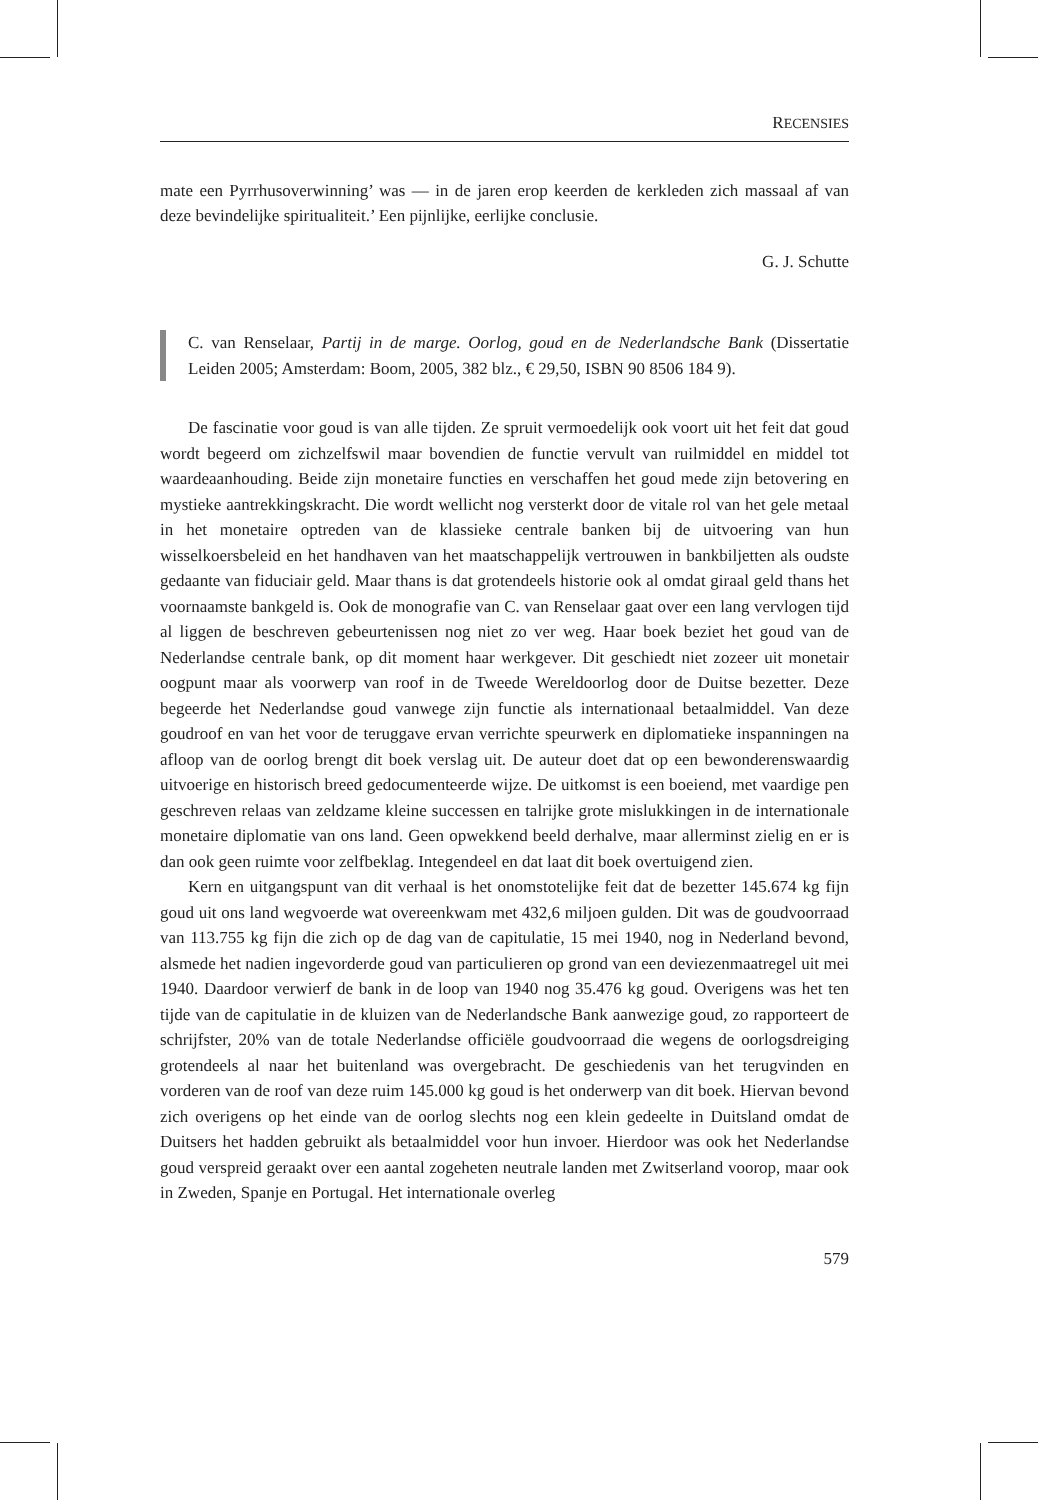RECENSIES
mate een Pyrrhusoverwinning’ was — in de jaren erop keerden de kerkleden zich massaal af van deze bevindelijke spiritualiteit.’ Een pijnlijke, eerlijke conclusie.
G. J. Schutte
C. van Renselaar, Partij in de marge. Oorlog, goud en de Nederlandsche Bank (Dissertatie Leiden 2005; Amsterdam: Boom, 2005, 382 blz., € 29,50, ISBN 90 8506 184 9).
De fascinatie voor goud is van alle tijden. Ze spruit vermoedelijk ook voort uit het feit dat goud wordt begeerd om zichzelfswil maar bovendien de functie vervult van ruilmiddel en middel tot waardeaanhouding. Beide zijn monetaire functies en verschaffen het goud mede zijn betovering en mystieke aantrekkingskracht. Die wordt wellicht nog versterkt door de vitale rol van het gele metaal in het monetaire optreden van de klassieke centrale banken bij de uitvoering van hun wisselkoersbeleid en het handhaven van het maatschappelijk vertrouwen in bankbiljetten als oudste gedaante van fiduciair geld. Maar thans is dat grotendeels historie ook al omdat giraal geld thans het voornaamste bankgeld is. Ook de monografie van C. van Renselaar gaat over een lang vervlogen tijd al liggen de beschreven gebeurtenissen nog niet zo ver weg. Haar boek beziet het goud van de Nederlandse centrale bank, op dit moment haar werkgever. Dit geschiedt niet zozeer uit monetair oogpunt maar als voorwerp van roof in de Tweede Wereldoorlog door de Duitse bezetter. Deze begeerde het Nederlandse goud vanwege zijn functie als internationaal betaalmiddel. Van deze goudroof en van het voor de teruggave ervan verrichte speurwerk en diplomatieke inspanningen na afloop van de oorlog brengt dit boek verslag uit. De auteur doet dat op een bewonderenswaardig uitvoerige en historisch breed gedocumenteerde wijze. De uitkomst is een boeiend, met vaardige pen geschreven relaas van zeldzame kleine successen en talrijke grote mislukkingen in de internationale monetaire diplomatie van ons land. Geen opwekkend beeld derhalve, maar allerminst zielig en er is dan ook geen ruimte voor zelfbeklag. Integendeel en dat laat dit boek overtuigend zien.
Kern en uitgangspunt van dit verhaal is het onomstotelijke feit dat de bezetter 145.674 kg fijn goud uit ons land wegvoerde wat overeenkwam met 432,6 miljoen gulden. Dit was de goudvoorraad van 113.755 kg fijn die zich op de dag van de capitulatie, 15 mei 1940, nog in Nederland bevond, alsmede het nadien ingevorderde goud van particulieren op grond van een deviezenmaatregel uit mei 1940. Daardoor verwierf de bank in de loop van 1940 nog 35.476 kg goud. Overigens was het ten tijde van de capitulatie in de kluizen van de Nederlandsche Bank aanwezige goud, zo rapporteert de schrijfster, 20% van de totale Nederlandse officiële goudvoorraad die wegens de oorlogsdreiging grotendeels al naar het buitenland was overgebracht. De geschiedenis van het terugvinden en vorderen van de roof van deze ruim 145.000 kg goud is het onderwerp van dit boek. Hiervan bevond zich overigens op het einde van de oorlog slechts nog een klein gedeelte in Duitsland omdat de Duitsers het hadden gebruikt als betaalmiddel voor hun invoer. Hierdoor was ook het Nederlandse goud verspreid geraakt over een aantal zogeheten neutrale landen met Zwitserland voorop, maar ook in Zweden, Spanje en Portugal. Het internationale overleg
579